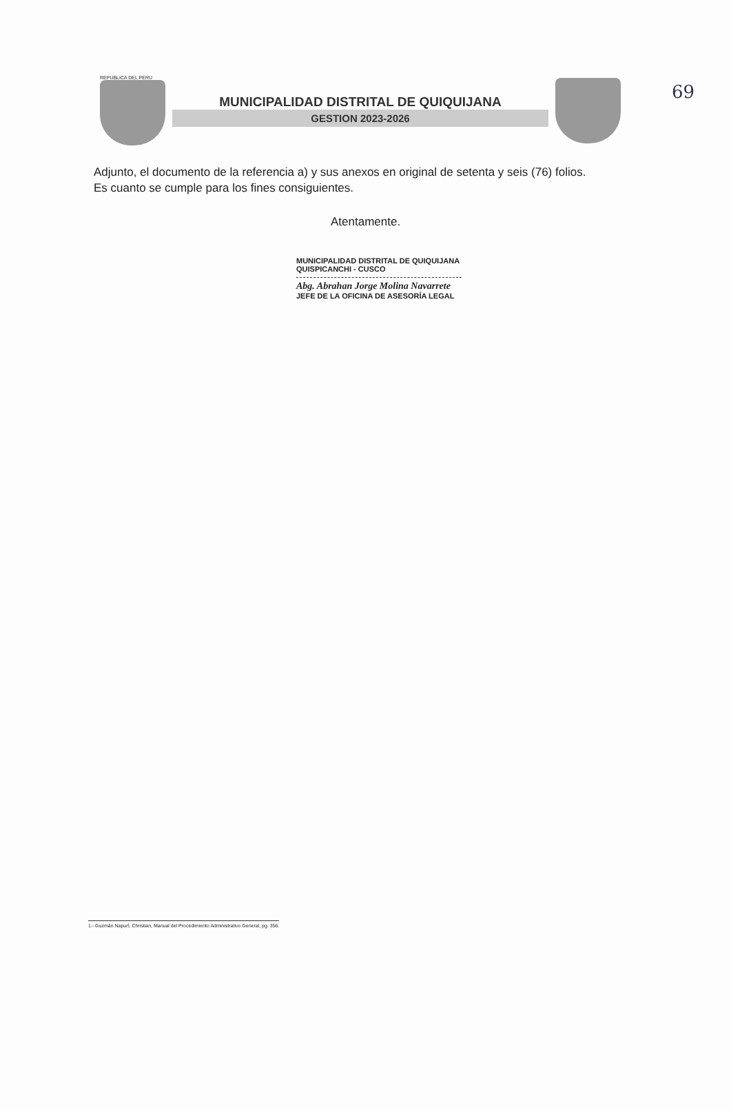69
REPUBLICA DEL PERU
MUNICIPALIDAD DISTRITAL DE QUIQUIJANA
GESTION 2023-2026
Adjunto, el documento de la referencia a) y sus anexos en original de setenta y seis (76) folios.
Es cuanto se cumple para los fines consiguientes.
Atentamente.
MUNICIPALIDAD DISTRITAL DE QUIQUIJANA
QUISPICANCHI - CUSCO
Abg. Abrahan Jorge Molina Navarrete
JEFE DE LA OFICINA DE ASESORÍA LEGAL
1.- Guzmán Napurí, Christian, Manual del Procedimiento Administrativo General, pg. 356.